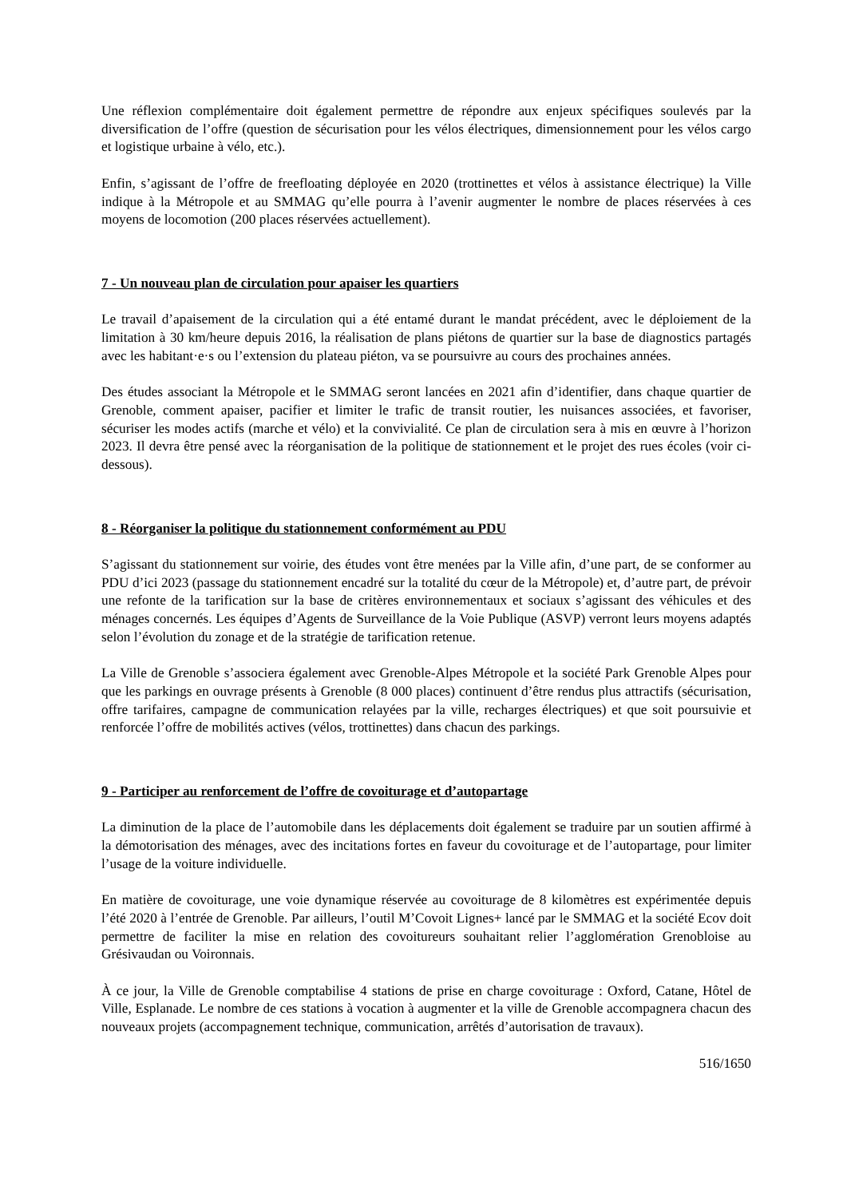Une réflexion complémentaire doit également permettre de répondre aux enjeux spécifiques soulevés par la diversification de l’offre (question de sécurisation pour les vélos électriques, dimensionnement pour les vélos cargo et logistique urbaine à vélo, etc.).
Enfin, s’agissant de l’offre de freefloating déployée en 2020 (trottinettes et vélos à assistance électrique) la Ville indique à la Métropole et au SMMAG qu’elle pourra à l’avenir augmenter le nombre de places réservées à ces moyens de locomotion (200 places réservées actuellement).
7 - Un nouveau plan de circulation pour apaiser les quartiers
Le travail d’apaisement de la circulation qui a été entamé durant le mandat précédent, avec le déploiement de la limitation à 30 km/heure depuis 2016, la réalisation de plans piétons de quartier sur la base de diagnostics partagés avec les habitant·e·s ou l’extension du plateau piéton, va se poursuivre au cours des prochaines années.
Des études associant la Métropole et le SMMAG seront lancées en 2021 afin d’identifier, dans chaque quartier de Grenoble, comment apaiser, pacifier et limiter le trafic de transit routier, les nuisances associées, et favoriser, sécuriser les modes actifs (marche et vélo) et la convivialité. Ce plan de circulation sera à mis en œuvre à l’horizon 2023. Il devra être pensé avec la réorganisation de la politique de stationnement et le projet des rues écoles (voir ci-dessous).
8 - Réorganiser la politique du stationnement conformément au PDU
S’agissant du stationnement sur voirie, des études vont être menées par la Ville afin, d’une part, de se conformer au PDU d’ici 2023 (passage du stationnement encadré sur la totalité du cœur de la Métropole) et, d’autre part, de prévoir une refonte de la tarification sur la base de critères environnementaux et sociaux s’agissant des véhicules et des ménages concernés. Les équipes d’Agents de Surveillance de la Voie Publique (ASVP) verront leurs moyens adaptés selon l’évolution du zonage et de la stratégie de tarification retenue.
La Ville de Grenoble s’associera également avec Grenoble-Alpes Métropole et la société Park Grenoble Alpes pour que les parkings en ouvrage présents à Grenoble (8 000 places) continuent d’être rendus plus attractifs (sécurisation, offre tarifaires, campagne de communication relayées par la ville, recharges électriques) et que soit poursuivie et renforcée l’offre de mobilités actives (vélos, trottinettes) dans chacun des parkings.
9 - Participer au renforcement de l’offre de covoiturage et d’autopartage
La diminution de la place de l’automobile dans les déplacements doit également se traduire par un soutien affirmé à la démotorisation des ménages, avec des incitations fortes en faveur du covoiturage et de l’autopartage, pour limiter l’usage de la voiture individuelle.
En matière de covoiturage, une voie dynamique réservée au covoiturage de 8 kilomètres est expérimentée depuis l’été 2020 à l’entrée de Grenoble. Par ailleurs, l’outil M’Covoit Lignes+ lancé par le SMMAG et la société Ecov doit permettre de faciliter la mise en relation des covoitureurs souhaitant relier l’agglomération Grenobloise au Grésivaudan ou Voironnais.
À ce jour, la Ville de Grenoble comptabilise 4 stations de prise en charge covoiturage : Oxford, Catane, Hôtel de Ville, Esplanade. Le nombre de ces stations à vocation à augmenter et la ville de Grenoble accompagnera chacun des nouveaux projets (accompagnement technique, communication, arrêtés d’autorisation de travaux).
516/1650